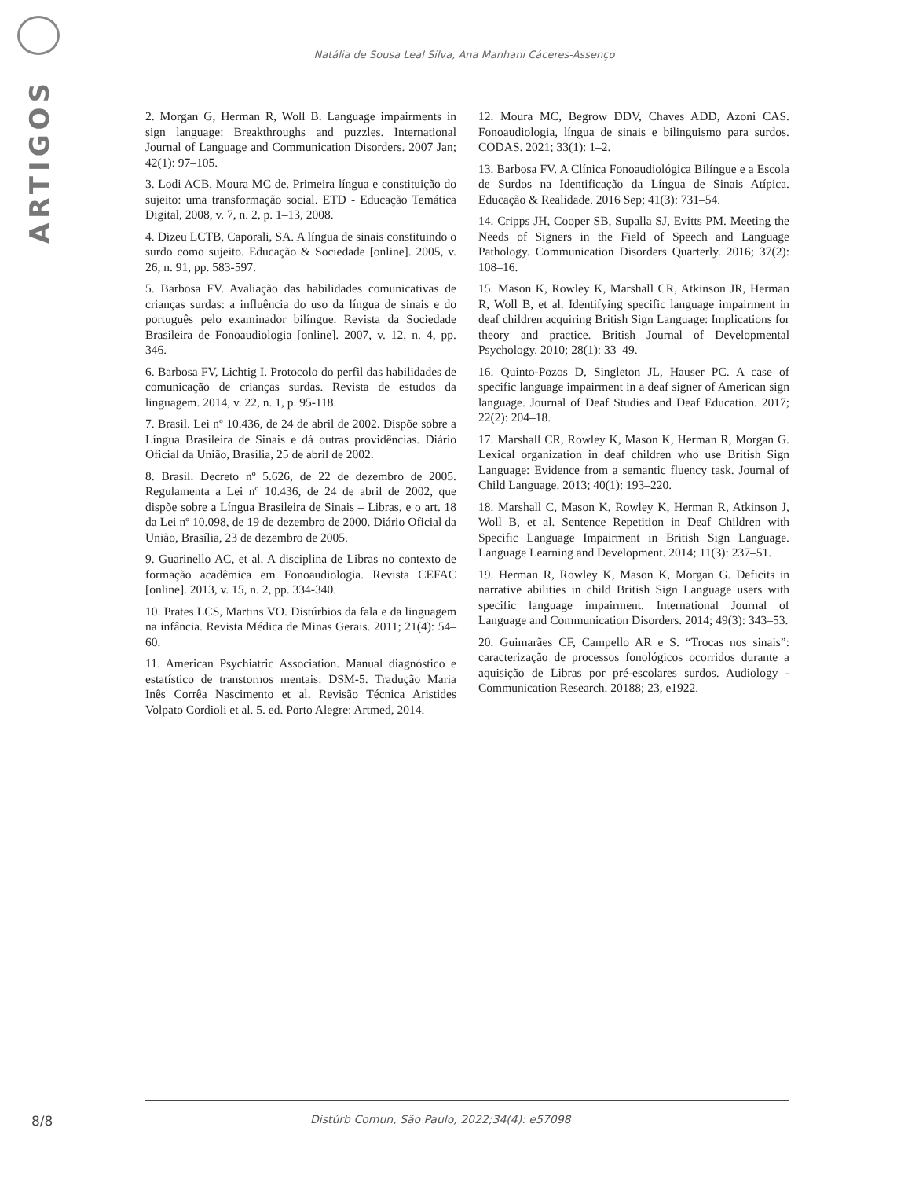ARTIGOS
Natália de Sousa Leal Silva, Ana Manhani Cáceres-Assenço
2. Morgan G, Herman R, Woll B. Language impairments in sign language: Breakthroughs and puzzles. International Journal of Language and Communication Disorders. 2007 Jan; 42(1): 97–105.
3. Lodi ACB, Moura MC de. Primeira língua e constituição do sujeito: uma transformação social. ETD - Educação Temática Digital, 2008, v. 7, n. 2, p. 1–13, 2008.
4. Dizeu LCTB, Caporali, SA. A língua de sinais constituindo o surdo como sujeito. Educação & Sociedade [online]. 2005, v. 26, n. 91, pp. 583-597.
5. Barbosa FV. Avaliação das habilidades comunicativas de crianças surdas: a influência do uso da língua de sinais e do português pelo examinador bilíngue. Revista da Sociedade Brasileira de Fonoaudiologia [online]. 2007, v. 12, n. 4, pp. 346.
6. Barbosa FV, Lichtig I. Protocolo do perfil das habilidades de comunicação de crianças surdas. Revista de estudos da linguagem. 2014, v. 22, n. 1, p. 95-118.
7. Brasil. Lei nº 10.436, de 24 de abril de 2002. Dispõe sobre a Língua Brasileira de Sinais e dá outras providências. Diário Oficial da União, Brasília, 25 de abril de 2002.
8. Brasil. Decreto nº 5.626, de 22 de dezembro de 2005. Regulamenta a Lei nº 10.436, de 24 de abril de 2002, que dispõe sobre a Língua Brasileira de Sinais – Libras, e o art. 18 da Lei nº 10.098, de 19 de dezembro de 2000. Diário Oficial da União, Brasília, 23 de dezembro de 2005.
9. Guarinello AC, et al. A disciplina de Libras no contexto de formação acadêmica em Fonoaudiologia. Revista CEFAC [online]. 2013, v. 15, n. 2, pp. 334-340.
10. Prates LCS, Martins VO. Distúrbios da fala e da linguagem na infância. Revista Médica de Minas Gerais. 2011; 21(4): 54–60.
11. American Psychiatric Association. Manual diagnóstico e estatístico de transtornos mentais: DSM-5. Tradução Maria Inês Corrêa Nascimento et al. Revisão Técnica Aristides Volpato Cordioli et al. 5. ed. Porto Alegre: Artmed, 2014.
12. Moura MC, Begrow DDV, Chaves ADD, Azoni CAS. Fonoaudiologia, língua de sinais e bilinguismo para surdos. CODAS. 2021; 33(1): 1–2.
13. Barbosa FV. A Clínica Fonoaudiológica Bilíngue e a Escola de Surdos na Identificação da Língua de Sinais Atípica. Educação & Realidade. 2016 Sep; 41(3): 731–54.
14. Cripps JH, Cooper SB, Supalla SJ, Evitts PM. Meeting the Needs of Signers in the Field of Speech and Language Pathology. Communication Disorders Quarterly. 2016; 37(2): 108–16.
15. Mason K, Rowley K, Marshall CR, Atkinson JR, Herman R, Woll B, et al. Identifying specific language impairment in deaf children acquiring British Sign Language: Implications for theory and practice. British Journal of Developmental Psychology. 2010; 28(1): 33–49.
16. Quinto-Pozos D, Singleton JL, Hauser PC. A case of specific language impairment in a deaf signer of American sign language. Journal of Deaf Studies and Deaf Education. 2017; 22(2): 204–18.
17. Marshall CR, Rowley K, Mason K, Herman R, Morgan G. Lexical organization in deaf children who use British Sign Language: Evidence from a semantic fluency task. Journal of Child Language. 2013; 40(1): 193–220.
18. Marshall C, Mason K, Rowley K, Herman R, Atkinson J, Woll B, et al. Sentence Repetition in Deaf Children with Specific Language Impairment in British Sign Language. Language Learning and Development. 2014; 11(3): 237–51.
19. Herman R, Rowley K, Mason K, Morgan G. Deficits in narrative abilities in child British Sign Language users with specific language impairment. International Journal of Language and Communication Disorders. 2014; 49(3): 343–53.
20. Guimarães CF, Campello AR e S. “Trocas nos sinais”: caracterização de processos fonológicos ocorridos durante a aquisição de Libras por pré-escolares surdos. Audiology - Communication Research. 20188; 23, e1922.
8/8
Distúrb Comun, São Paulo, 2022;34(4): e57098